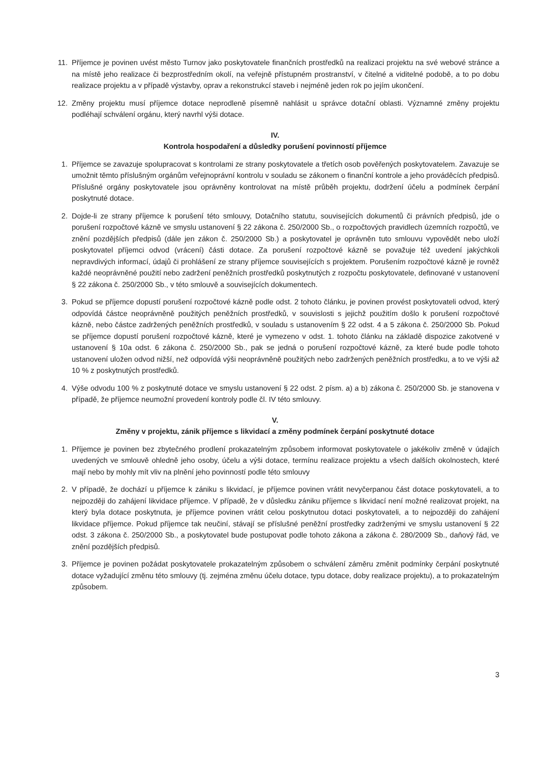11. Příjemce je povinen uvést město Turnov jako poskytovatele finančních prostředků na realizaci projektu na své webové stránce a na místě jeho realizace či bezprostředním okolí, na veřejně přístupném prostranství, v čitelné a viditelné podobě, a to po dobu realizace projektu a v případě výstavby, oprav a rekonstrukcí staveb i nejméně jeden rok po jejím ukončení.
12. Změny projektu musí příjemce dotace neprodleně písemně nahlásit u správce dotační oblasti. Významné změny projektu podléhají schválení orgánu, který navrhl výši dotace.
IV.
Kontrola hospodaření a důsledky porušení povinností příjemce
1. Příjemce se zavazuje spolupracovat s kontrolami ze strany poskytovatele a třetích osob pověřených poskytovatelem. Zavazuje se umožnit těmto příslušným orgánům veřejnoprávní kontrolu v souladu se zákonem o finanční kontrole a jeho prováděcích předpisů. Příslušné orgány poskytovatele jsou oprávněny kontrolovat na místě průběh projektu, dodržení účelu a podmínek čerpání poskytnuté dotace.
2. Dojde-li ze strany příjemce k porušení této smlouvy, Dotačního statutu, souvisejících dokumentů či právních předpisů, jde o porušení rozpočtové kázně ve smyslu ustanovení § 22 zákona č. 250/2000 Sb., o rozpočtových pravidlech územních rozpočtů, ve znění pozdějších předpisů (dále jen zákon č. 250/2000 Sb.) a poskytovatel je oprávněn tuto smlouvu vypovědět nebo uloží poskytovatel příjemci odvod (vrácení) části dotace. Za porušení rozpočtové kázně se považuje též uvedení jakýchkoli nepravdivých informací, údajů či prohlášení ze strany příjemce souvisejících s projektem. Porušením rozpočtové kázně je rovněž každé neoprávněné použití nebo zadržení peněžních prostředků poskytnutých z rozpočtu poskytovatele, definované v ustanovení § 22 zákona č. 250/2000 Sb., v této smlouvě a souvisejících dokumentech.
3. Pokud se příjemce dopustí porušení rozpočtové kázně podle odst. 2 tohoto článku, je povinen provést poskytovateli odvod, který odpovídá částce neoprávněně použitých peněžních prostředků, v souvislosti s jejichž použitím došlo k porušení rozpočtové kázně, nebo částce zadržených peněžních prostředků, v souladu s ustanovením § 22 odst. 4 a 5 zákona č. 250/2000 Sb. Pokud se příjemce dopustí porušení rozpočtové kázně, které je vymezeno v odst. 1. tohoto článku na základě dispozice zakotvené v ustanovení § 10a odst. 6 zákona č. 250/2000 Sb., pak se jedná o porušení rozpočtové kázně, za které bude podle tohoto ustanovení uložen odvod nižší, než odpovídá výši neoprávněně použitých nebo zadržených peněžních prostředku, a to ve výši až 10 % z poskytnutých prostředků.
4. Výše odvodu 100 % z poskytnuté dotace ve smyslu ustanovení § 22 odst. 2 písm. a) a b) zákona č. 250/2000 Sb. je stanovena v případě, že příjemce neumožní provedení kontroly podle čl. IV této smlouvy.
V.
Změny v projektu, zánik příjemce s likvidací a změny podmínek čerpání poskytnuté dotace
1. Příjemce je povinen bez zbytečného prodlení prokazatelným způsobem informovat poskytovatele o jakékoliv změně v údajích uvedených ve smlouvě ohledně jeho osoby, účelu a výši dotace, termínu realizace projektu a všech dalších okolnostech, které mají nebo by mohly mít vliv na plnění jeho povinností podle této smlouvy
2. V případě, že dochází u příjemce k zániku s likvidací, je příjemce povinen vrátit nevyčerpanou část dotace poskytovateli, a to nejpozději do zahájení likvidace příjemce. V případě, že v důsledku zániku příjemce s likvidací není možné realizovat projekt, na který byla dotace poskytnuta, je příjemce povinen vrátit celou poskytnutou dotaci poskytovateli, a to nejpozději do zahájení likvidace příjemce. Pokud příjemce tak neučiní, stávají se příslušné peněžní prostředky zadrženými ve smyslu ustanovení § 22 odst. 3 zákona č. 250/2000 Sb., a poskytovatel bude postupovat podle tohoto zákona a zákona č. 280/2009 Sb., daňový řád, ve znění pozdějších předpisů.
3. Příjemce je povinen požádat poskytovatele prokazatelným způsobem o schválení záměru změnit podmínky čerpání poskytnuté dotace vyžadující změnu této smlouvy (tj. zejména změnu účelu dotace, typu dotace, doby realizace projektu), a to prokazatelným způsobem.
3